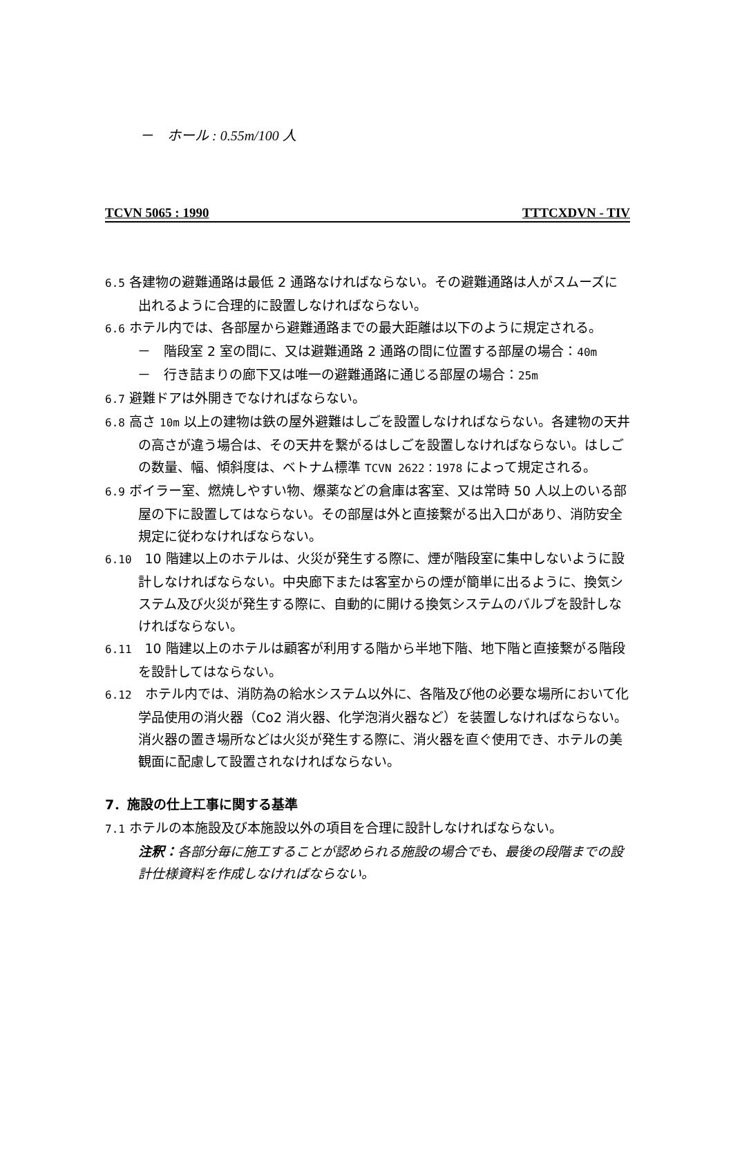－　ホール : 0.55m/100 人
TCVN 5065 : 1990 TTTCXDVN - TIV
6.5 各建物の避難通路は最低 2 通路なければならない。その避難通路は人がスムーズに出れるように合理的に設置しなければならない。
6.6 ホテル内では、各部屋から避難通路までの最大距離は以下のように規定される。
－　階段室 2 室の間に、又は避難通路 2 通路の間に位置する部屋の場合：40m
－　行き詰まりの廊下又は唯一の避難通路に通じる部屋の場合：25m
6.7 避難ドアは外開きでなければならない。
6.8 高さ 10m 以上の建物は鉄の屋外避難はしごを設置しなければならない。各建物の天井の高さが違う場合は、その天井を繋がるはしごを設置しなければならない。はしごの数量、幅、傾斜度は、ベトナム標準 TCVN 2622：1978 によって規定される。
6.9 ボイラー室、燃焼しやすい物、爆薬などの倉庫は客室、又は常時 50 人以上のいる部屋の下に設置してはならない。その部屋は外と直接繋がる出入口があり、消防安全規定に従わなければならない。
6.10　10 階建以上のホテルは、火災が発生する際に、煙が階段室に集中しないように設計しなければならない。中央廊下または客室からの煙が簡単に出るように、換気システム及び火災が発生する際に、自動的に開ける換気システムのバルブを設計しなければならない。
6.11　10 階建以上のホテルは顧客が利用する階から半地下階、地下階と直接繋がる階段を設計してはならない。
6.12　ホテル内では、消防為の給水システム以外に、各階及び他の必要な場所において化学品使用の消火器（Co2 消火器、化学泡消火器など）を装置しなければならない。消火器の置き場所などは火災が発生する際に、消火器を直ぐ使用でき、ホテルの美観面に配慮して設置されなければならない。
7．施設の仕上工事に関する基準
7.1 ホテルの本施設及び本施設以外の項目を合理に設計しなければならない。
注釈：各部分毎に施工することが認められる施設の場合でも、最後の段階までの設計仕様資料を作成しなければならない。